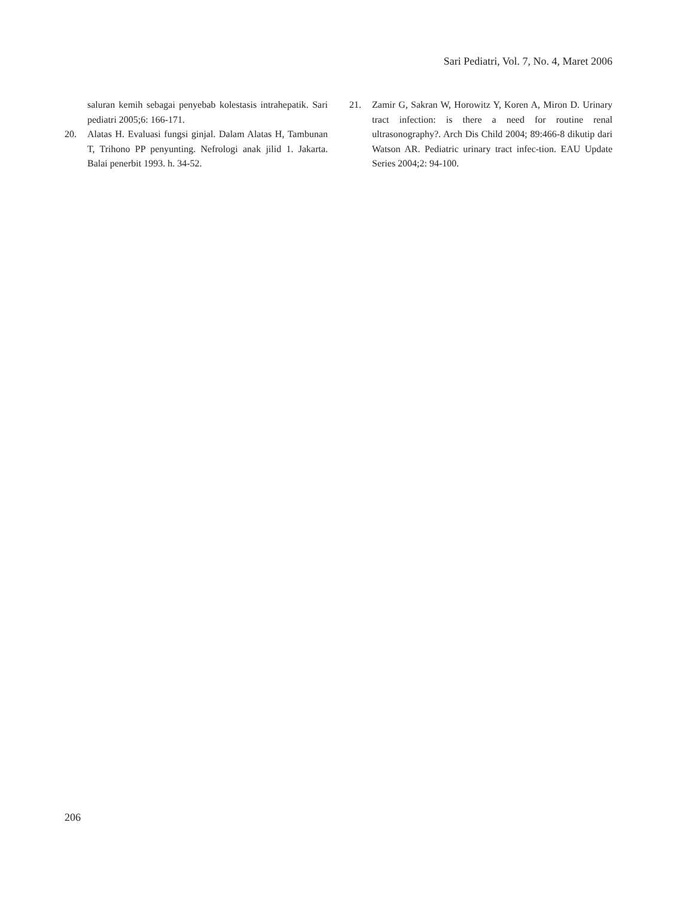Sari Pediatri, Vol. 7, No. 4, Maret 2006
saluran kemih sebagai penyebab kolestasis intrahepatik. Sari pediatri 2005;6: 166-171.
20. Alatas H. Evaluasi fungsi ginjal. Dalam Alatas H, Tambunan T, Trihono PP penyunting. Nefrologi anak jilid 1. Jakarta. Balai penerbit 1993. h. 34-52.
21. Zamir G, Sakran W, Horowitz Y, Koren A, Miron D. Urinary tract infection: is there a need for routine renal ultrasonography?. Arch Dis Child 2004; 89:466-8 dikutip dari Watson AR. Pediatric urinary tract infec-tion. EAU Update Series 2004;2: 94-100.
206